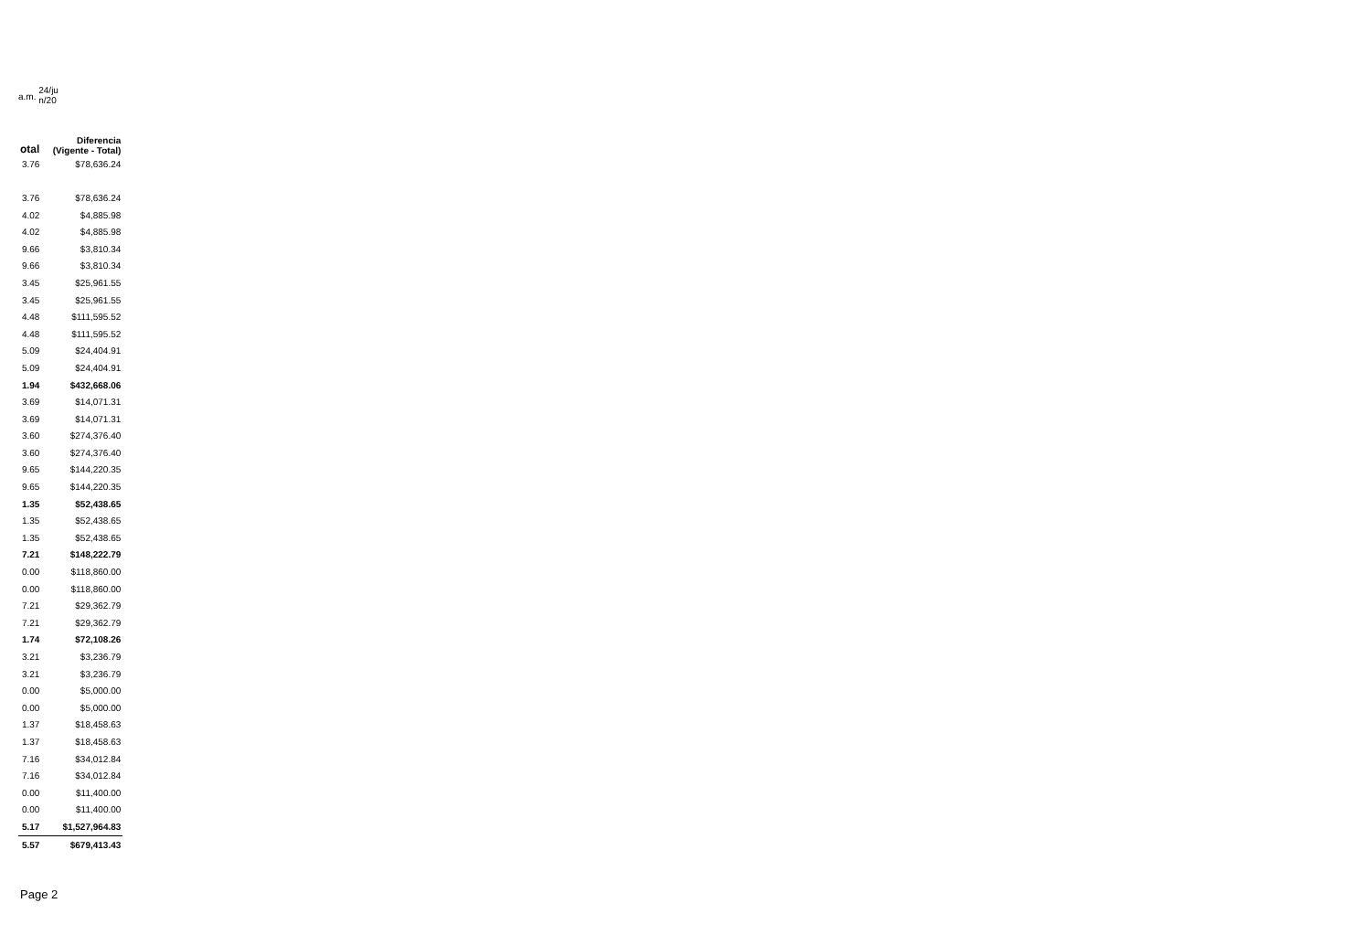a.m. 24/ju n/20
| otal | Diferencia (Vigente - Total) |
| --- | --- |
| 3.76 | $78,636.24 |
| 3.76 | $78,636.24 |
| 4.02 | $4,885.98 |
| 4.02 | $4,885.98 |
| 9.66 | $3,810.34 |
| 9.66 | $3,810.34 |
| 3.45 | $25,961.55 |
| 3.45 | $25,961.55 |
| 4.48 | $111,595.52 |
| 4.48 | $111,595.52 |
| 5.09 | $24,404.91 |
| 5.09 | $24,404.91 |
| 1.94 | $432,668.06 |
| 3.69 | $14,071.31 |
| 3.69 | $14,071.31 |
| 3.60 | $274,376.40 |
| 3.60 | $274,376.40 |
| 9.65 | $144,220.35 |
| 9.65 | $144,220.35 |
| 1.35 | $52,438.65 |
| 1.35 | $52,438.65 |
| 1.35 | $52,438.65 |
| 7.21 | $148,222.79 |
| 0.00 | $118,860.00 |
| 0.00 | $118,860.00 |
| 7.21 | $29,362.79 |
| 7.21 | $29,362.79 |
| 1.74 | $72,108.26 |
| 3.21 | $3,236.79 |
| 3.21 | $3,236.79 |
| 0.00 | $5,000.00 |
| 0.00 | $5,000.00 |
| 1.37 | $18,458.63 |
| 1.37 | $18,458.63 |
| 7.16 | $34,012.84 |
| 7.16 | $34,012.84 |
| 0.00 | $11,400.00 |
| 0.00 | $11,400.00 |
| 5.17 | $1,527,964.83 |
| 5.57 | $679,413.43 |
Page 2